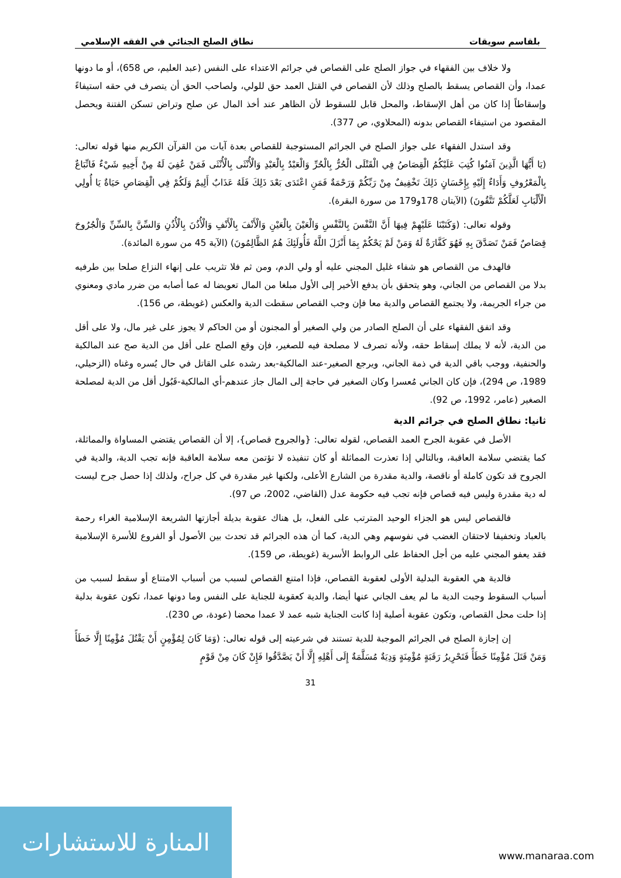بلقاسم سويقات نطاق الصلح الجنائي في الفقه الإسلامي
ولا خلاف بين الفقهاء في جواز الصلح على القصاص في جرائم الاعتداء على النفس (عبد العليم، ص 658)، أو ما دونها عمدا، وأن القصاص يسقط بالصلح وذلك لأن القصاص في القتل العمد حق للولي، ولصاحب الحق أن يتصرف في حقه استيفاءً وإسقاطاً إذا كان من أهل الإسقاط، والمحل قابل للسقوط لأن الظاهر عند أخذ المال عن صلح وتراض تسكن الفتنة ويحصل المقصود من استيفاء القصاص بدونه (المحلاوي، ص 377).
وقد استدل الفقهاء على جواز الصلح في الجرائم المستوجبة للقصاص بعدة آيات من القرآن الكريم منها قوله تعالى: (يَا أَيُّهَا الَّذِينَ آمَنُوا كُتِبَ عَلَيْكُمُ الْقِصَاصُ فِي الْقَتْلَى الْحُرُّ بِالْحُرِّ وَالْعَبْدُ بِالْعَبْدِ وَالْأُنْثَى بِالْأُنْثَى فَمَنْ عُفِيَ لَهُ مِنْ أَخِيهِ شَيْءٌ فَاتِّبَاعٌ بِالْمَعْرُوفِ وَأَدَاءٌ إِلَيْهِ بِإِحْسَانٍ ذَلِكَ تَخْفِيفٌ مِنْ رَبِّكُمْ وَرَحْمَةٌ فَمَنِ اعْتَدَى بَعْدَ ذَلِكَ فَلَهُ عَذَابٌ أَلِيمٌ وَلَكُمْ فِي الْقِصَاصِ حَيَاةٌ يَا أُولِي الْأَلْبَابِ لَعَلَّكُمْ تَتَّقُونَ) (الآيتان 178و179 من سورة البقرة).
وقوله تعالى: (وَكَتَبْنَا عَلَيْهِمْ فِيهَا أَنَّ النَّفْسَ بِالنَّفْسِ وَالْعَيْنَ بِالْعَيْنِ وَالْأَنْفَ بِالْأَنْفِ وَالْأُذُنَ بِالْأُذُنِ وَالسِّنَّ بِالسِّنِّ وَالْجُرُوحَ قِصَاصٌ فَمَنْ تَصَدَّقَ بِهِ فَهُوَ كَفَّارَةٌ لَهُ وَمَنْ لَمْ يَحْكُمْ بِمَا أَنْزَلَ اللَّهُ فَأُولَئِكَ هُمُ الظَّالِمُونَ) (الآية 45 من سورة المائدة).
فالهدف من القصاص هو شفاء غليل المجني عليه أو ولي الدم، ومن ثم فلا تثريب على إنهاء النزاع صلحا بين طرفيه بدلا من القصاص من الجاني، وهو يتحقق بأن يدفع الأخير إلى الأول مبلغا من المال تعويضا له عما أصابه من ضرر مادي ومعنوي من جراء الجريمة، ولا يجتمع القصاص والدية معا فإن وجب القصاص سقطت الدية والعكس (غويطة، ص 156).
وقد اتفق الفقهاء على أن الصلح الصادر من ولي الصغير أو المجنون أو من الحاكم لا يجوز على غير مال، ولا على أقل من الدية، لأنه لا يملك إسقاط حقه، ولأنه تصرف لا مصلحة فيه للصغير، فإن وقع الصلح على أقل من الدية صح عند المالكية والحنفية، ووجب باقي الدية في ذمة الجاني، ويرجع الصغير-عند المالكية-بعد رشده على القاتل في حال يُسره وغناه (الزحيلي، 1989، ص 294)، فإن كان الجاني مُعسرا وكان الصغير في حاجة إلى المال جاز عندهم-أي المالكية-قَبُول أقل من الدية لمصلحة الصغير (عامر، 1992، ص 92).
ثانيا: نطاق الصلح في جرائم الدية
الأصل في عقوبة الجرح العمد القصاص، لقوله تعالى: {والجروح قصاص}، إلا أن القصاص يقتضي المساواة والمماثلة، كما يقتضي سلامة العاقبة، وبالتالي إذا تعذرت المماثلة أو كان تنفيذه لا تؤتمن معه سلامة العاقبة فإنه تجب الدية، والدية في الجروح قد تكون كاملة أو ناقصة، والدية مقدرة من الشارع الأعلى، ولكنها غير مقدرة في كل جراح، ولذلك إذا حصل جرح ليست له دية مقدرة وليس فيه قصاص فإنه تجب فيه حكومة عدل (القاضي، 2002، ص 97).
فالقصاص ليس هو الجزاء الوحيد المترتب على الفعل، بل هناك عقوبة بديلة أجازتها الشريعة الإسلامية الغراء رحمة بالعباد وتخفيفا لاحتقان الغضب في نفوسهم وهي الدية، كما أن هذه الجرائم قد تحدث بين الأصول أو الفروع للأسرة الإسلامية فقد يعفو المجني عليه من أجل الحفاظ على الروابط الأسرية (غويطة، ص 159).
فالدية هي العقوبة البدلية الأولى لعقوبة القصاص، فإذا امتنع القصاص لسبب من أسباب الامتناع أو سقط لسبب من أسباب السقوط وجبت الدية ما لم يعف الجاني عنها أيضا، والدية كعقوبة للجناية على النفس وما دونها عمدا، تكون عقوبة بدلية إذا حلت محل القصاص، وتكون عقوبة أصلية إذا كانت الجناية شبه عمد لا عمدا محضا (عودة، ص 230).
إن إجازة الصلح في الجرائم الموجبة للدية تستند في شرعيته إلى قوله تعالى: (وَمَا كَانَ لِمُؤْمِنٍ أَنْ يَقْتُلَ مُؤْمِنًا إِلَّا خَطَأً وَمَنْ قَتَلَ مُؤْمِنًا خَطَأً فَتَحْرِيرُ رَقَبَةٍ مُؤْمِنَةٍ وَدِيَةٌ مُسَلَّمَةٌ إِلَى أَهْلِهِ إِلَّا أَنْ يَصَّدَّقُوا فَإِنْ كَانَ مِنْ قَوْمٍ
31
المنارة للاستشارات
www.manaraa.com